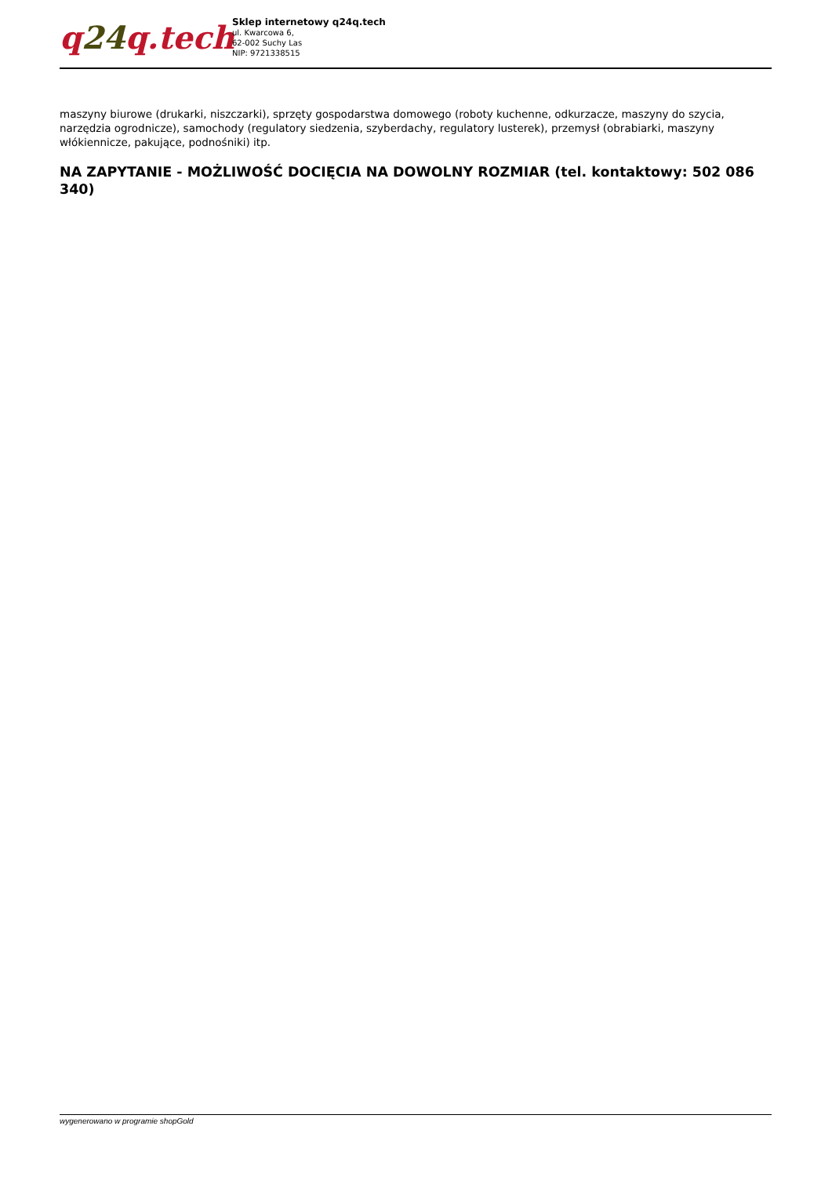q24q.tech
Sklep internetowy q24q.tech
ul. Kwarcowa 6,
62-002 Suchy Las
NIP: 9721338515
maszyny biurowe (drukarki, niszczarki), sprzęty gospodarstwa domowego (roboty kuchenne, odkurzacze, maszyny do szycia, narzędzia ogrodnicze), samochody (regulatory siedzenia, szyberdachy, regulatory lusterek), przemysł (obrabiarki, maszyny włókiennicze, pakujące, podnośniki) itp.
NA ZAPYTANIE - MOŻLIWOŚĆ DOCIĘCIA NA DOWOLNY ROZMIAR (tel. kontaktowy: 502 086 340)
wygenerowano w programie shopGold